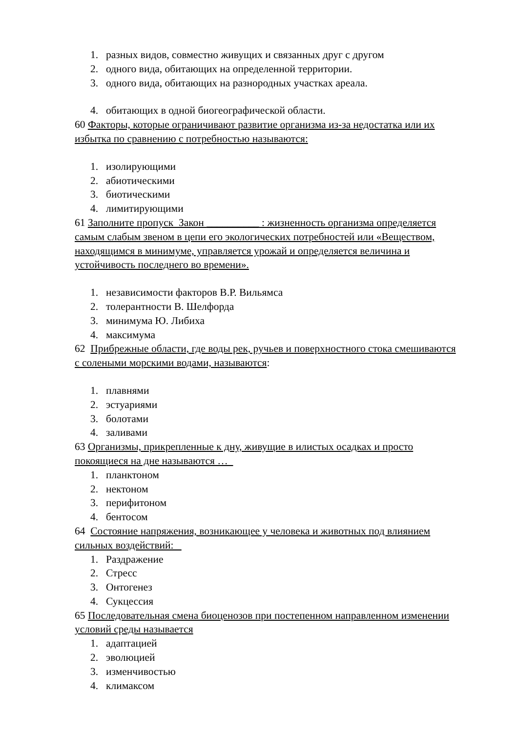1. разных видов, совместно живущих и связанных друг с другом
2. одного вида, обитающих на определенной территории.
3. одного вида, обитающих на разнородных участках ареала.
4. обитающих в одной биогеографической области.
60 Факторы, которые ограничивают развитие организма из-за недостатка или их избытка по сравнению с потребностью называются:
1. изолирующими
2. абиотическими
3. биотическими
4. лимитирующими
61 Заполните пропуск Закон __________ : жизненность организма определяется самым слабым звеном в цепи его экологических потребностей или «Веществом, находящимся в минимуме, управляется урожай и определяется величина и устойчивость последнего во времени».
1. независимости факторов В.Р. Вильямса
2. толерантности В. Шелфорда
3. минимума Ю. Либиха
4. максимума
62 Прибрежные области, где воды рек, ручьев и поверхностного стока смешиваются с солеными морскими водами, называются:
1. плавнями
2. эстуариями
3. болотами
4. заливами
63 Организмы, прикрепленные к дну, живущие в илистых осадках и просто покоящиеся на дне называются …
1. планктоном
2. нектоном
3. перифитоном
4. бентосом
64 Состояние напряжения, возникающее у человека и животных под влиянием сильных воздействий:
1. Раздражение
2. Стресс
3. Онтогенез
4. Сукцессия
65 Последовательная смена биоценозов при постепенном направленном изменении условий среды называется
1. адаптацией
2. эволюцией
3. изменчивостью
4. климаксом